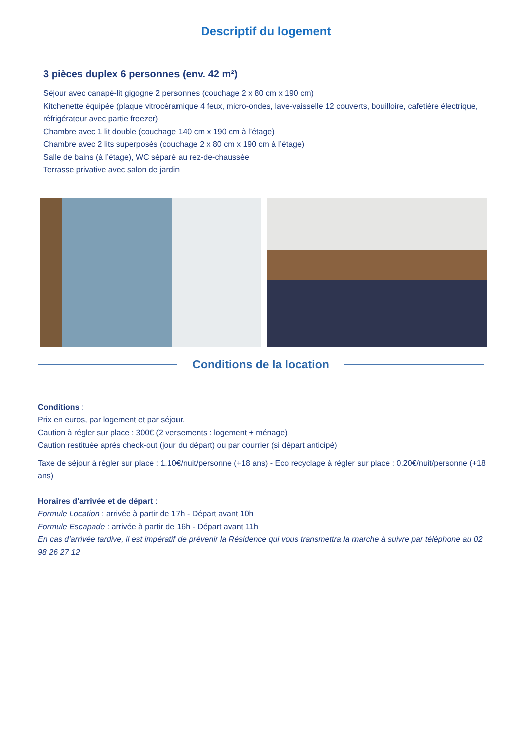Descriptif du logement
3 pièces duplex 6 personnes (env. 42 m²)
Séjour avec canapé-lit gigogne 2 personnes (couchage 2 x 80 cm x 190 cm)
Kitchenette équipée (plaque vitrocéramique 4 feux, micro-ondes, lave-vaisselle 12 couverts, bouilloire, cafetière électrique, réfrigérateur avec partie freezer)
Chambre avec 1 lit double (couchage 140 cm x 190 cm à l’étage)
Chambre avec 2 lits superposés (couchage 2 x 80 cm x 190 cm à l’étage)
Salle de bains (à l’étage), WC séparé au rez-de-chaussée
Terrasse privative avec salon de jardin
Conditions de la location
Conditions :
Prix en euros, par logement et par séjour.
Caution à régler sur place : 300€ (2 versements : logement + ménage)
Caution restituée après check-out (jour du départ) ou par courrier (si départ anticipé)
Taxe de séjour à régler sur place : 1.10€/nuit/personne (+18 ans) - Eco recyclage à régler sur place : 0.20€/nuit/personne (+18 ans)
Horaires d'arrivée et de départ :
Formule Location : arrivée à partir de 17h - Départ avant 10h
Formule Escapade : arrivée à partir de 16h - Départ avant 11h
En cas d’arrivée tardive, il est impératif de prévenir la Résidence qui vous transmettra la marche à suivre par téléphone au 02 98 26 27 12